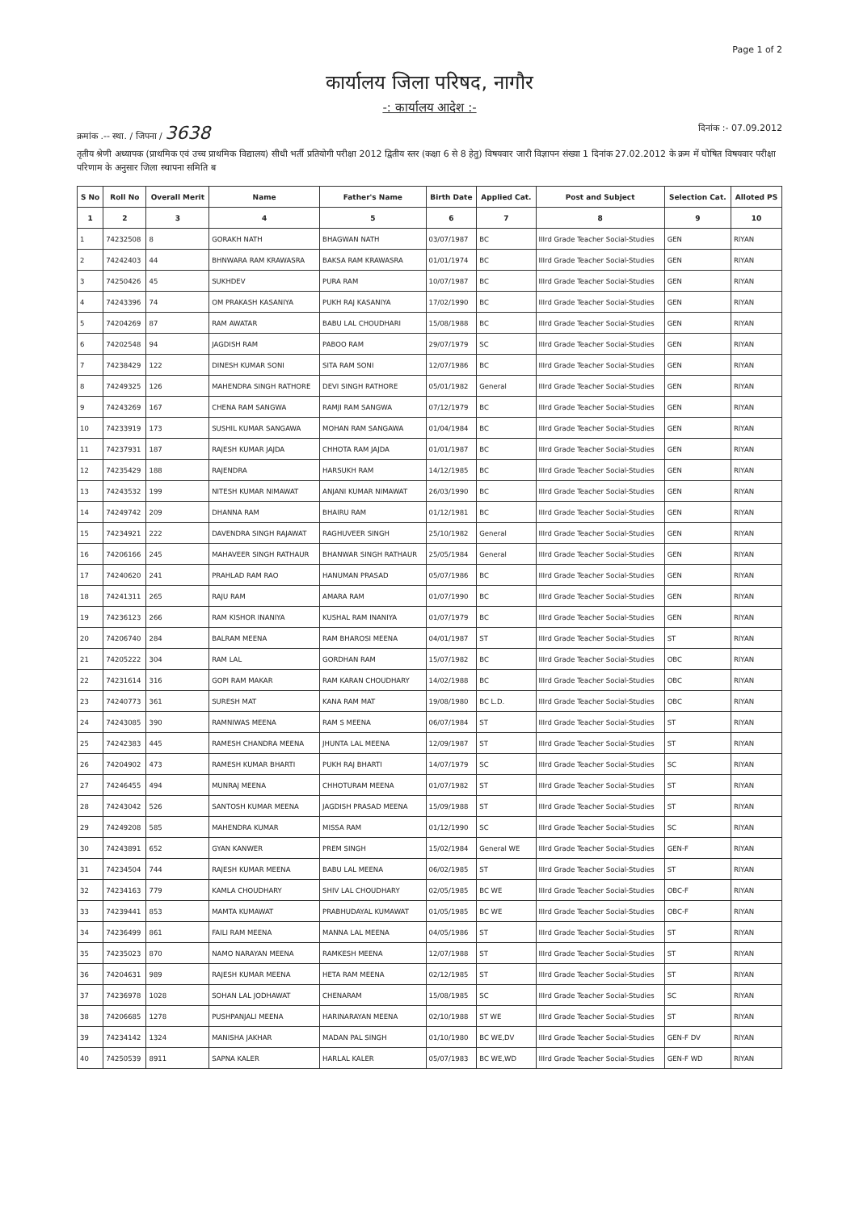Page 1 of 2
कार्यालय जिला परिषद, नागौर
-: कार्यालय आदेश :-
क्रमांक .-- स्था. / जिपना / 3638
दिनांक :- 07.09.2012
तृतीय श्रेणी अध्यापक (प्राथमिक एवं उच्च प्राथमिक विद्यालय) सीधी भर्ती प्रतियोगी परीक्षा 2012 द्वितीय स्तर (कक्षा 6 से 8 हेतु) विषयवार जारी विज्ञापन संख्या 1 दिनांक 27.02.2012 के क्रम में घोषित विषयवार परीक्षा परिणाम के अनुसार जिला स्थापना समिति ब
| S No | Roll No | Overall Merit | Name | Father's Name | Birth Date | Applied Cat. | Post and Subject | Selection Cat. | Alloted PS |
| --- | --- | --- | --- | --- | --- | --- | --- | --- | --- |
| 1 | 2 | 3 | 4 | 5 | 6 | 7 | 8 | 9 | 10 |
| 1 | 74232508 | 8 | GORAKH NATH | BHAGWAN NATH | 03/07/1987 | BC | IIIrd Grade Teacher Social-Studies | GEN | RIYAN |
| 2 | 74242403 | 44 | BHNWARA RAM KRAWASRA | BAKSA RAM KRAWASRA | 01/01/1974 | BC | IIIrd Grade Teacher Social-Studies | GEN | RIYAN |
| 3 | 74250426 | 45 | SUKHDEV | PURA RAM | 10/07/1987 | BC | IIIrd Grade Teacher Social-Studies | GEN | RIYAN |
| 4 | 74243396 | 74 | OM PRAKASH KASANIYA | PUKH RAJ KASANIYA | 17/02/1990 | BC | IIIrd Grade Teacher Social-Studies | GEN | RIYAN |
| 5 | 74204269 | 87 | RAM AWATAR | BABU LAL CHOUDHARI | 15/08/1988 | BC | IIIrd Grade Teacher Social-Studies | GEN | RIYAN |
| 6 | 74202548 | 94 | JAGDISH RAM | PABOO RAM | 29/07/1979 | SC | IIIrd Grade Teacher Social-Studies | GEN | RIYAN |
| 7 | 74238429 | 122 | DINESH KUMAR SONI | SITA RAM SONI | 12/07/1986 | BC | IIIrd Grade Teacher Social-Studies | GEN | RIYAN |
| 8 | 74249325 | 126 | MAHENDRA SINGH RATHORE | DEVI SINGH RATHORE | 05/01/1982 | General | IIIrd Grade Teacher Social-Studies | GEN | RIYAN |
| 9 | 74243269 | 167 | CHENA RAM SANGWA | RAMJI RAM SANGWA | 07/12/1979 | BC | IIIrd Grade Teacher Social-Studies | GEN | RIYAN |
| 10 | 74233919 | 173 | SUSHIL KUMAR SANGAWA | MOHAN RAM SANGAWA | 01/04/1984 | BC | IIIrd Grade Teacher Social-Studies | GEN | RIYAN |
| 11 | 74237931 | 187 | RAJESH KUMAR JAJDA | CHHOTA RAM JAJDA | 01/01/1987 | BC | IIIrd Grade Teacher Social-Studies | GEN | RIYAN |
| 12 | 74235429 | 188 | RAJENDRA | HARSUKH RAM | 14/12/1985 | BC | IIIrd Grade Teacher Social-Studies | GEN | RIYAN |
| 13 | 74243532 | 199 | NITESH KUMAR NIMAWAT | ANJANI KUMAR NIMAWAT | 26/03/1990 | BC | IIIrd Grade Teacher Social-Studies | GEN | RIYAN |
| 14 | 74249742 | 209 | DHANNA RAM | BHAIRU RAM | 01/12/1981 | BC | IIIrd Grade Teacher Social-Studies | GEN | RIYAN |
| 15 | 74234921 | 222 | DAVENDRA SINGH RAJAWAT | RAGHUVEER SINGH | 25/10/1982 | General | IIIrd Grade Teacher Social-Studies | GEN | RIYAN |
| 16 | 74206166 | 245 | MAHAVEER SINGH RATHAUR | BHANWAR SINGH RATHAUR | 25/05/1984 | General | IIIrd Grade Teacher Social-Studies | GEN | RIYAN |
| 17 | 74240620 | 241 | PRAHLAD RAM RAO | HANUMAN PRASAD | 05/07/1986 | BC | IIIrd Grade Teacher Social-Studies | GEN | RIYAN |
| 18 | 74241311 | 265 | RAJU RAM | AMARA RAM | 01/07/1990 | BC | IIIrd Grade Teacher Social-Studies | GEN | RIYAN |
| 19 | 74236123 | 266 | RAM KISHOR INANIYA | KUSHAL RAM INANIYA | 01/07/1979 | BC | IIIrd Grade Teacher Social-Studies | GEN | RIYAN |
| 20 | 74206740 | 284 | BALRAM MEENA | RAM BHAROSI MEENA | 04/01/1987 | ST | IIIrd Grade Teacher Social-Studies | ST | RIYAN |
| 21 | 74205222 | 304 | RAM LAL | GORDHAN RAM | 15/07/1982 | BC | IIIrd Grade Teacher Social-Studies | OBC | RIYAN |
| 22 | 74231614 | 316 | GOPI RAM MAKAR | RAM KARAN CHOUDHARY | 14/02/1988 | BC | IIIrd Grade Teacher Social-Studies | OBC | RIYAN |
| 23 | 74240773 | 361 | SURESH MAT | KANA RAM MAT | 19/08/1980 | BC L.D. | IIIrd Grade Teacher Social-Studies | OBC | RIYAN |
| 24 | 74243085 | 390 | RAMNIWAS MEENA | RAM S MEENA | 06/07/1984 | ST | IIIrd Grade Teacher Social-Studies | ST | RIYAN |
| 25 | 74242383 | 445 | RAMESH CHANDRA MEENA | JHUNTA LAL MEENA | 12/09/1987 | ST | IIIrd Grade Teacher Social-Studies | ST | RIYAN |
| 26 | 74204902 | 473 | RAMESH KUMAR BHARTI | PUKH RAJ BHARTI | 14/07/1979 | SC | IIIrd Grade Teacher Social-Studies | SC | RIYAN |
| 27 | 74246455 | 494 | MUNRAJ MEENA | CHHOTURAM MEENA | 01/07/1982 | ST | IIIrd Grade Teacher Social-Studies | ST | RIYAN |
| 28 | 74243042 | 526 | SANTOSH KUMAR MEENA | JAGDISH PRASAD MEENA | 15/09/1988 | ST | IIIrd Grade Teacher Social-Studies | ST | RIYAN |
| 29 | 74249208 | 585 | MAHENDRA KUMAR | MISSA RAM | 01/12/1990 | SC | IIIrd Grade Teacher Social-Studies | SC | RIYAN |
| 30 | 74243891 | 652 | GYAN KANWER | PREM SINGH | 15/02/1984 | General WE | IIIrd Grade Teacher Social-Studies | GEN-F | RIYAN |
| 31 | 74234504 | 744 | RAJESH KUMAR MEENA | BABU LAL MEENA | 06/02/1985 | ST | IIIrd Grade Teacher Social-Studies | ST | RIYAN |
| 32 | 74234163 | 779 | KAMLA CHOUDHARY | SHIV LAL CHOUDHARY | 02/05/1985 | BC WE | IIIrd Grade Teacher Social-Studies | OBC-F | RIYAN |
| 33 | 74239441 | 853 | MAMTA KUMAWAT | PRABHUDAYAL KUMAWAT | 01/05/1985 | BC WE | IIIrd Grade Teacher Social-Studies | OBC-F | RIYAN |
| 34 | 74236499 | 861 | FAILI RAM MEENA | MANNA LAL MEENA | 04/05/1986 | ST | IIIrd Grade Teacher Social-Studies | ST | RIYAN |
| 35 | 74235023 | 870 | NAMO NARAYAN MEENA | RAMKESH MEENA | 12/07/1988 | ST | IIIrd Grade Teacher Social-Studies | ST | RIYAN |
| 36 | 74204631 | 989 | RAJESH KUMAR MEENA | HETA RAM MEENA | 02/12/1985 | ST | IIIrd Grade Teacher Social-Studies | ST | RIYAN |
| 37 | 74236978 | 1028 | SOHAN LAL JODHAWAT | CHENARAM | 15/08/1985 | SC | IIIrd Grade Teacher Social-Studies | SC | RIYAN |
| 38 | 74206685 | 1278 | PUSHPANJALI MEENA | HARINARAYAN MEENA | 02/10/1988 | ST WE | IIIrd Grade Teacher Social-Studies | ST | RIYAN |
| 39 | 74234142 | 1324 | MANISHA JAKHAR | MADAN PAL SINGH | 01/10/1980 | BC WE,DV | IIIrd Grade Teacher Social-Studies | GEN-F DV | RIYAN |
| 40 | 74250539 | 8911 | SAPNA KALER | HARLAL KALER | 05/07/1983 | BC WE,WD | IIIrd Grade Teacher Social-Studies | GEN-F WD | RIYAN |